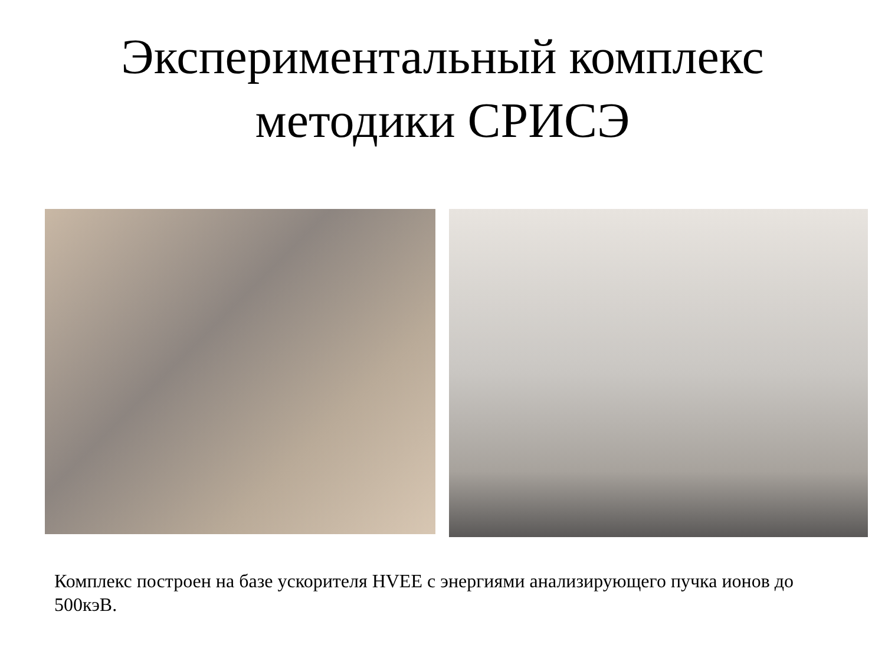Экспериментальный комплекс
методики СРИСЭ
Комплекс построен на базе ускорителя HVEE с энергиями анализирующего пучка ионов до 500кэВ.